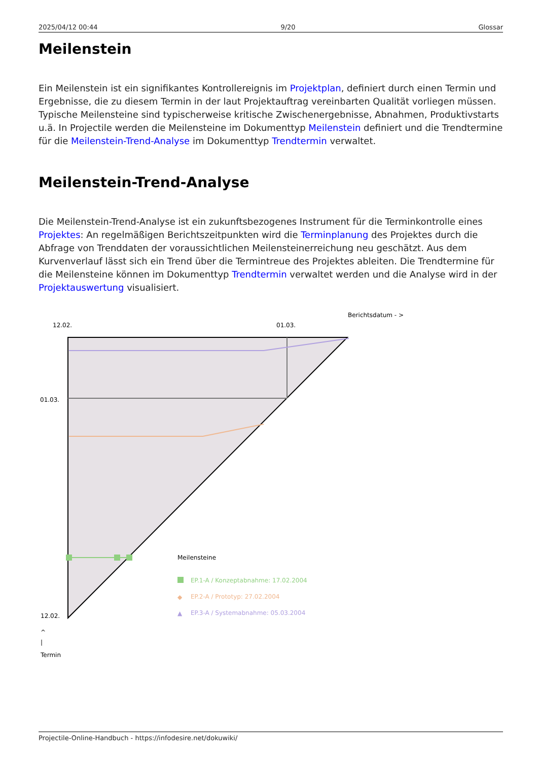2025/04/12 00:44 9/20 Glossar
Meilenstein
Ein Meilenstein ist ein signifikantes Kontrollereignis im Projektplan, definiert durch einen Termin und Ergebnisse, die zu diesem Termin in der laut Projektauftrag vereinbarten Qualität vorliegen müssen. Typische Meilensteine sind typischerweise kritische Zwischenergebnisse, Abnahmen, Produktivstarts u.ä. In Projectile werden die Meilensteine im Dokumenttyp Meilenstein definiert und die Trendtermine für die Meilenstein-Trend-Analyse im Dokumenttyp Trendtermin verwaltet.
Meilenstein-Trend-Analyse
Die Meilenstein-Trend-Analyse ist ein zukunftsbezogenes Instrument für die Terminkontrolle eines Projektes: An regelmäßigen Berichtszeitpunkten wird die Terminplanung des Projektes durch die Abfrage von Trenddaten der voraussichtlichen Meilensteinerreichung neu geschätzt. Aus dem Kurvenverlauf lässt sich ein Trend über die Termintreue des Projektes ableiten. Die Trendtermine für die Meilensteine können im Dokumenttyp Trendtermin verwaltet werden und die Analyse wird in der Projektauswertung visualisiert.
Berichtsdatum - >
12.02.
01.03.
01.03.
12.02.
Meilensteine
EP.1-A / Konzeptabnahme: 17.02.2004
◆
EP.2-A / Prototyp: 27.02.2004
▲
EP.3-A / Systemabnahme: 05.03.2004
^
|
Termin
Projectile-Online-Handbuch - https://infodesire.net/dokuwiki/